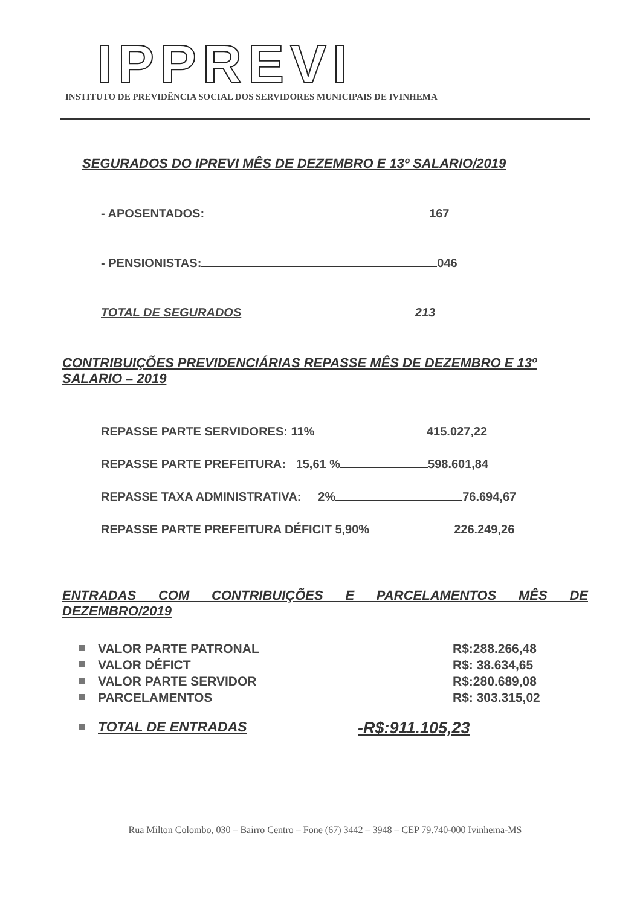IPPREVI
INSTITUTO DE PREVIDÊNCIA SOCIAL DOS SERVIDORES MUNICIPAIS DE IVINHEMA
SEGURADOS DO IPREVI MÊS DE DEZEMBRO E 13º SALARIO/2019
- APOSENTADOS: 167
- PENSIONISTAS: 046
TOTAL DE SEGURADOS 213
CONTRIBUIÇÕES PREVIDENCIÁRIAS REPASSE MÊS DE DEZEMBRO E 13º SALARIO – 2019
REPASSE PARTE SERVIDORES: 11% 415.027,22
REPASSE PARTE PREFEITURA: 15,61 % 598.601,84
REPASSE TAXA ADMINISTRATIVA: 2% 76.694,67
REPASSE PARTE PREFEITURA DÉFICIT 5,90% 226.249,26
ENTRADAS COM CONTRIBUIÇÕES E PARCELAMENTOS MÊS DE DEZEMBRO/2019
VALOR PARTE PATRONAL R$:288.266,48
VALOR DÉFICT R$: 38.634,65
VALOR PARTE SERVIDOR R$:280.689,08
PARCELAMENTOS R$: 303.315,02
TOTAL DE ENTRADAS -R$:911.105,23
Rua Milton Colombo, 030 – Bairro Centro – Fone (67) 3442 – 3948 – CEP 79.740-000 Ivinhema-MS